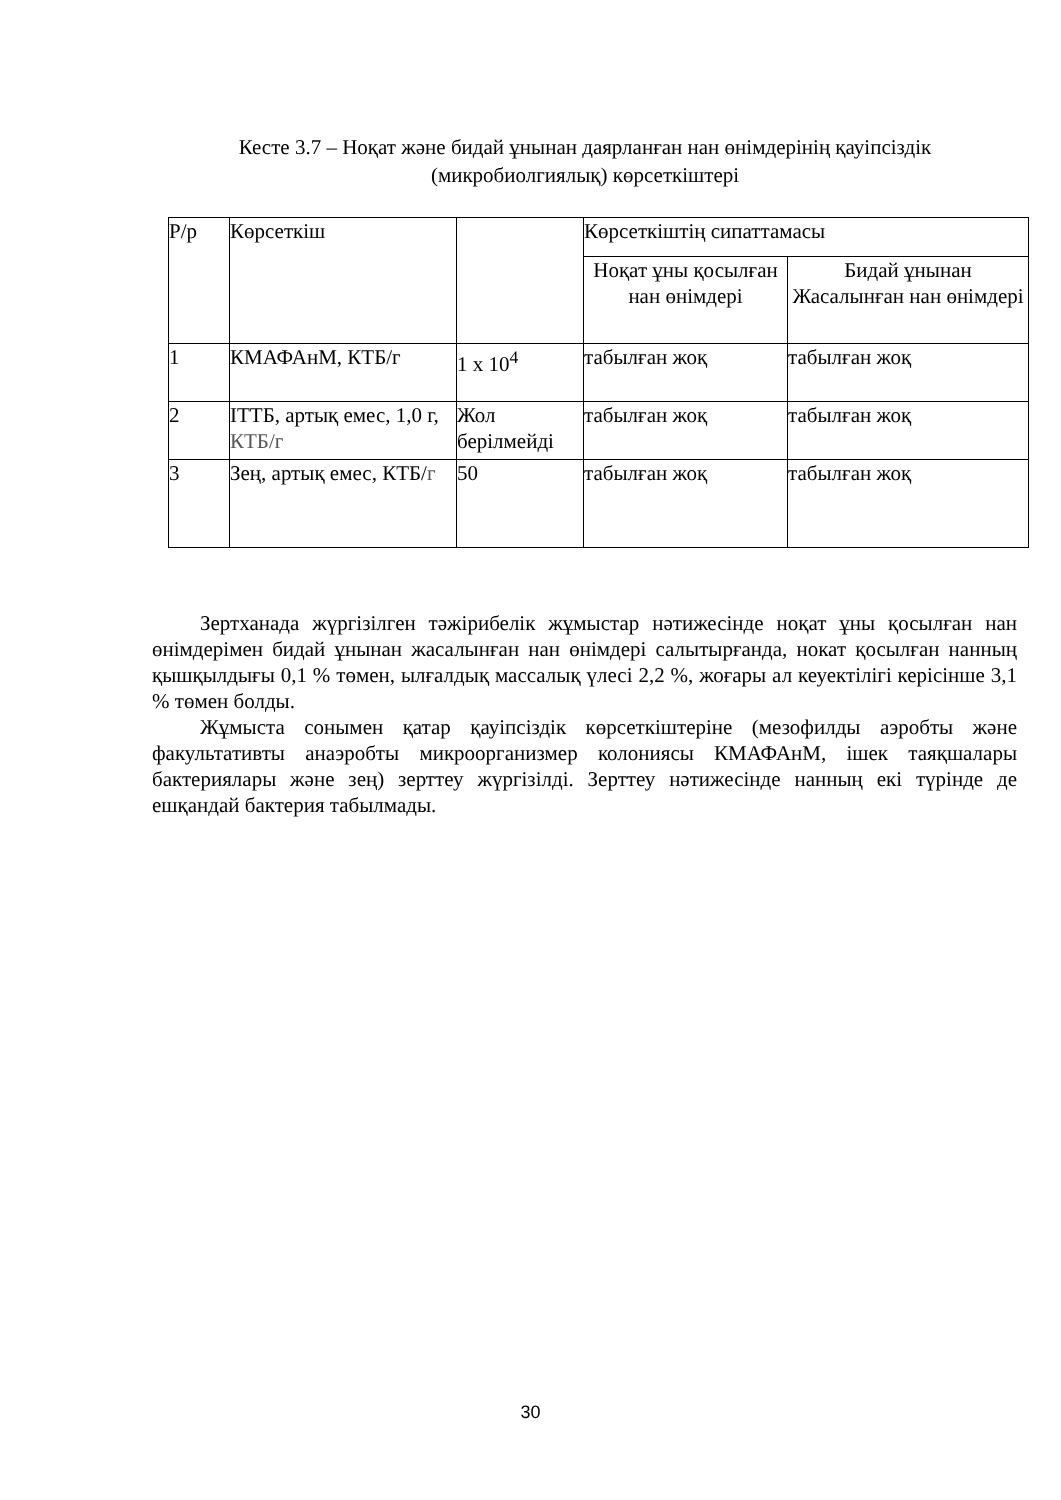Кесте 3.7 – Ноқат және бидай ұнынан даярланған нан өнімдерінің қауіпсіздік (микробиолгиялық) көрсеткіштері
| Р/р | Көрсеткіш | | Көрсеткіштің сипаттамасы | |
| --- | --- | --- | --- | --- |
| | | | Ноқат ұны қосылған нан өнімдері | Бидай ұнынан Жасалынған нан өнімдері |
| 1 | КМАФАнМ, КТБ/г | 1 х 10<sup>4</sup> | табылған жоқ | табылған жоқ |
| 2 | ІТТБ, артық емес, 1,0 г, КТБ/г | Жол берілмейді | табылған жоқ | табылған жоқ |
| 3 | Зең, артық емес, КТБ/ г | 50 | табылған жоқ | табылған жоқ |
Зертханада жүргізілген тәжірибелік жұмыстар нәтижесінде ноқат ұны қосылған нан өнімдерімен бидай ұнынан жасалынған нан өнімдері салытырғанда, нокат қосылған нанның қышқылдығы 0,1 % төмен, ылғалдық массалық үлесі 2,2 %, жоғары ал кеуектілігі керісінше 3,1 % төмен болды.
Жұмыста сонымен қатар қауіпсіздік көрсеткіштеріне (мезофилды аэробты және факультативты анаэробты микроорганизмер колониясы КМАФАнМ, ішек таяқшалары бактериялары және зең) зерттеу жүргізілді. Зерттеу нәтижесінде нанның екі түрінде де ешқандай бактерия табылмады.
30